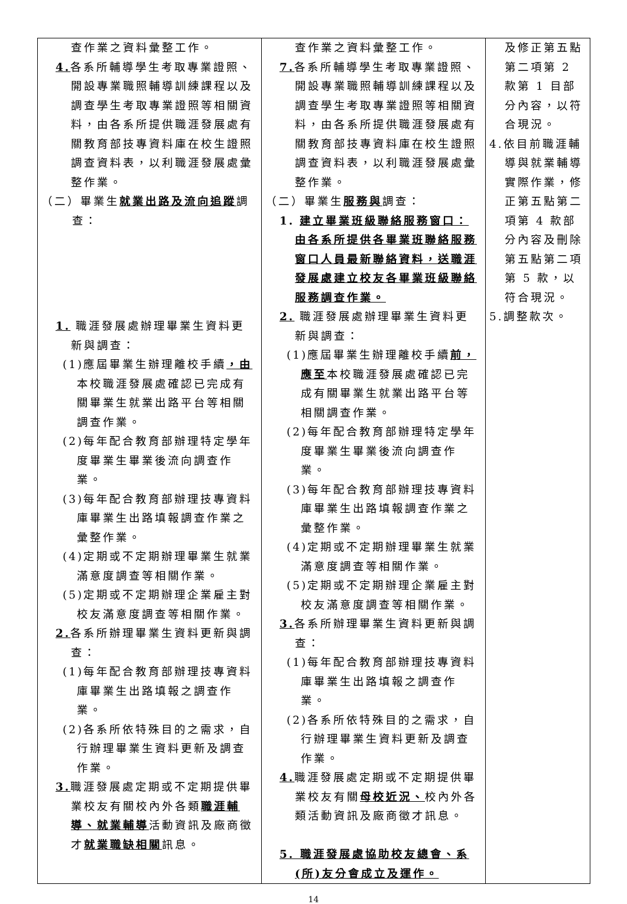| 查作業之資料彙整工作。 4. 各系所輔導學生考取專業證照、開設專業職照輔導訓練課程以及調查學生考取專業證照等相關資料，由各系所提供職涯發展處有關教育部技專資料庫在校生證照調查資料表，以利職涯發展處彙整作業。 （二）畢業生 就業出路及流向追蹤 調查： 1. 職涯發展處辦理畢業生資料更新與調查： (1)應屆畢業生辦理離校手續 ，由 本校職涯發展處確認已完成有關畢業生就業出路平台等相關調查作業。 (2)每年配合教育部辦理特定學年度畢業生畢業後流向調查作業。 (3)每年配合教育部辦理技專資料庫畢業生出路填報調查作業之彙整作業。 (4)定期或不定期辦理畢業生就業滿意度調查等相關作業。 (5)定期或不定期辦理企業雇主對校友滿意度調查等相關作業。 2. 各系所辦理畢業生資料更新與調查： (1)每年配合教育部辦理技專資料庫畢業生出路填報之調查作業。 (2)各系所依特殊目的之需求，自行辦理畢業生資料更新及調查作業。 3. 職涯發展處定期或不定期提供畢業校友有關校內外各類 職涯輔導、就業輔導 活動資訊及廠商徵才 就業職缺相關 訊息。 | 查作業之資料彙整工作。 7. 各系所輔導學生考取專業證照、開設專業職照輔導訓練課程以及調查學生考取專業證照等相關資料，由各系所提供職涯發展處有關教育部技專資料庫在校生證照調查資料表，以利職涯發展處彙整作業。 （二）畢業生 服務與 調查： 1. 建立畢業班級聯絡服務窗口：由各系所提供各畢業班聯絡服務窗口人員最新聯絡資料，送職涯發展處建立校友各畢業班級聯絡服務調查作業。 2. 職涯發展處辦理畢業生資料更新與調查： (1)應屆畢業生辦理離校手續 前，應至 本校職涯發展處確認已完成有關畢業生就業出路平台等相關調查作業。 (2)每年配合教育部辦理特定學年度畢業生畢業後流向調查作業。 (3)每年配合教育部辦理技專資料庫畢業生出路填報調查作業之彙整作業。 (4)定期或不定期辦理畢業生就業滿意度調查等相關作業。 (5)定期或不定期辦理企業雇主對校友滿意度調查等相關作業。 3. 各系所辦理畢業生資料更新與調查： (1)每年配合教育部辦理技專資料庫畢業生出路填報之調查作業。 (2)各系所依特殊目的之需求，自行辦理畢業生資料更新及調查作業。 4. 職涯發展處定期或不定期提供畢業校友有關 母校近況、 校內外各類活動資訊及廠商徵才訊息。 5. 職涯發展處協助校友總會、系(所)友分會成立及運作。 | 及修正第五點第二項第 2 款第 1 目部分內容，以符合現況。 4.依目前職涯輔導與就業輔導實際作業，修正第五點第二項第 4 款部分內容及刪除第五點第二項第 5 款，以符合現況。 5.調整款次。 |
14